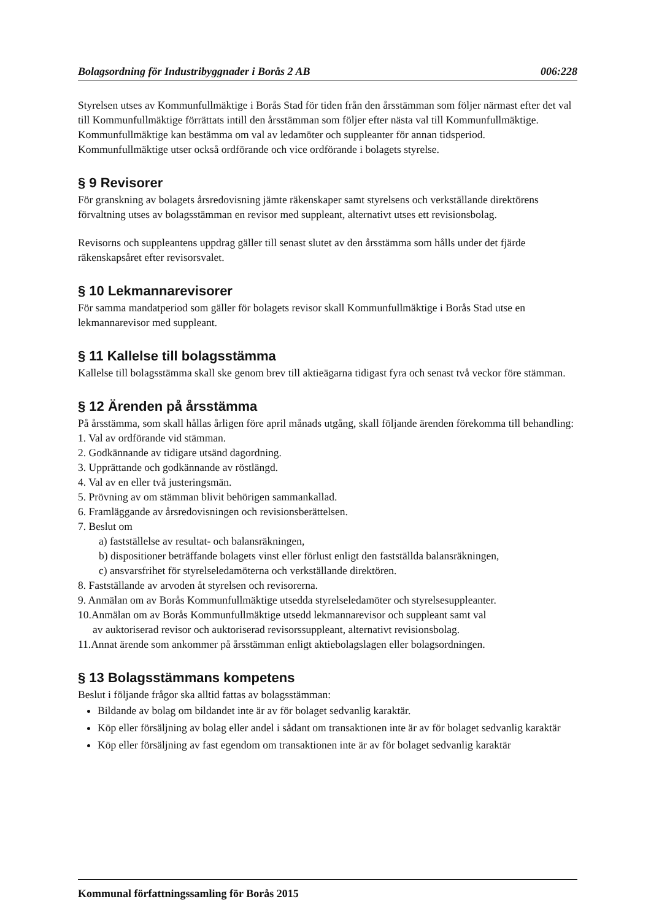Bolagsordning för Industribyggnader i Borås 2 AB 006:228
Styrelsen utses av Kommunfullmäktige i Borås Stad för tiden från den årsstämman som följer närmast efter det val till Kommunfullmäktige förrättats intill den årsstämman som följer efter nästa val till Kommunfullmäktige. Kommunfullmäktige kan bestämma om val av ledamöter och suppleanter för annan tidsperiod. Kommunfullmäktige utser också ordförande och vice ordförande i bolagets styrelse.
§ 9 Revisorer
För granskning av bolagets årsredovisning jämte räkenskaper samt styrelsens och verkställande direktörens förvaltning utses av bolagsstämman en revisor med suppleant, alternativt utses ett revisionsbolag.
Revisorns och suppleantens uppdrag gäller till senast slutet av den årsstämma som hålls under det fjärde räkenskapsåret efter revisorsvalet.
§ 10 Lekmannarevisorer
För samma mandatperiod som gäller för bolagets revisor skall Kommunfullmäktige i Borås Stad utse en lekmannarevisor med suppleant.
§ 11 Kallelse till bolagsstämma
Kallelse till bolagsstämma skall ske genom brev till aktieägarna tidigast fyra och senast två veckor före stämman.
§ 12 Ärenden på årsstämma
På årsstämma, som skall hållas årligen före april månads utgång, skall följande ärenden förekomma till behandling:
1. Val av ordförande vid stämman.
2. Godkännande av tidigare utsänd dagordning.
3. Upprättande och godkännande av röstlängd.
4. Val av en eller två justeringsmän.
5. Prövning av om stämman blivit behörigen sammankallad.
6. Framläggande av årsredovisningen och revisionsberättelsen.
7. Beslut om
a) fastställelse av resultat- och balansräkningen,
b) dispositioner beträffande bolagets vinst eller förlust enligt den fastställda balansräkningen,
c) ansvarsfrihet för styrelseledamöterna och verkställande direktören.
8. Fastställande av arvoden åt styrelsen och revisorerna.
9. Anmälan om av Borås Kommunfullmäktige utsedda styrelseledamöter och styrelsesuppleanter.
10.Anmälan om av Borås Kommunfullmäktige utsedd lekmannarevisor och suppleant samt val
av auktoriserad revisor och auktoriserad revisorssuppleant, alternativt revisionsbolag.
11.Annat ärende som ankommer på årsstämman enligt aktiebolagslagen eller bolagsordningen.
§ 13 Bolagsstämmans kompetens
Beslut i följande frågor ska alltid fattas av bolagsstämman:
Bildande av bolag om bildandet inte är av för bolaget sedvanlig karaktär.
Köp eller försäljning av bolag eller andel i sådant om transaktionen inte är av för bolaget sedvanlig karaktär
Köp eller försäljning av fast egendom om transaktionen inte är av för bolaget sedvanlig karaktär
Kommunal författningssamling för Borås 2015